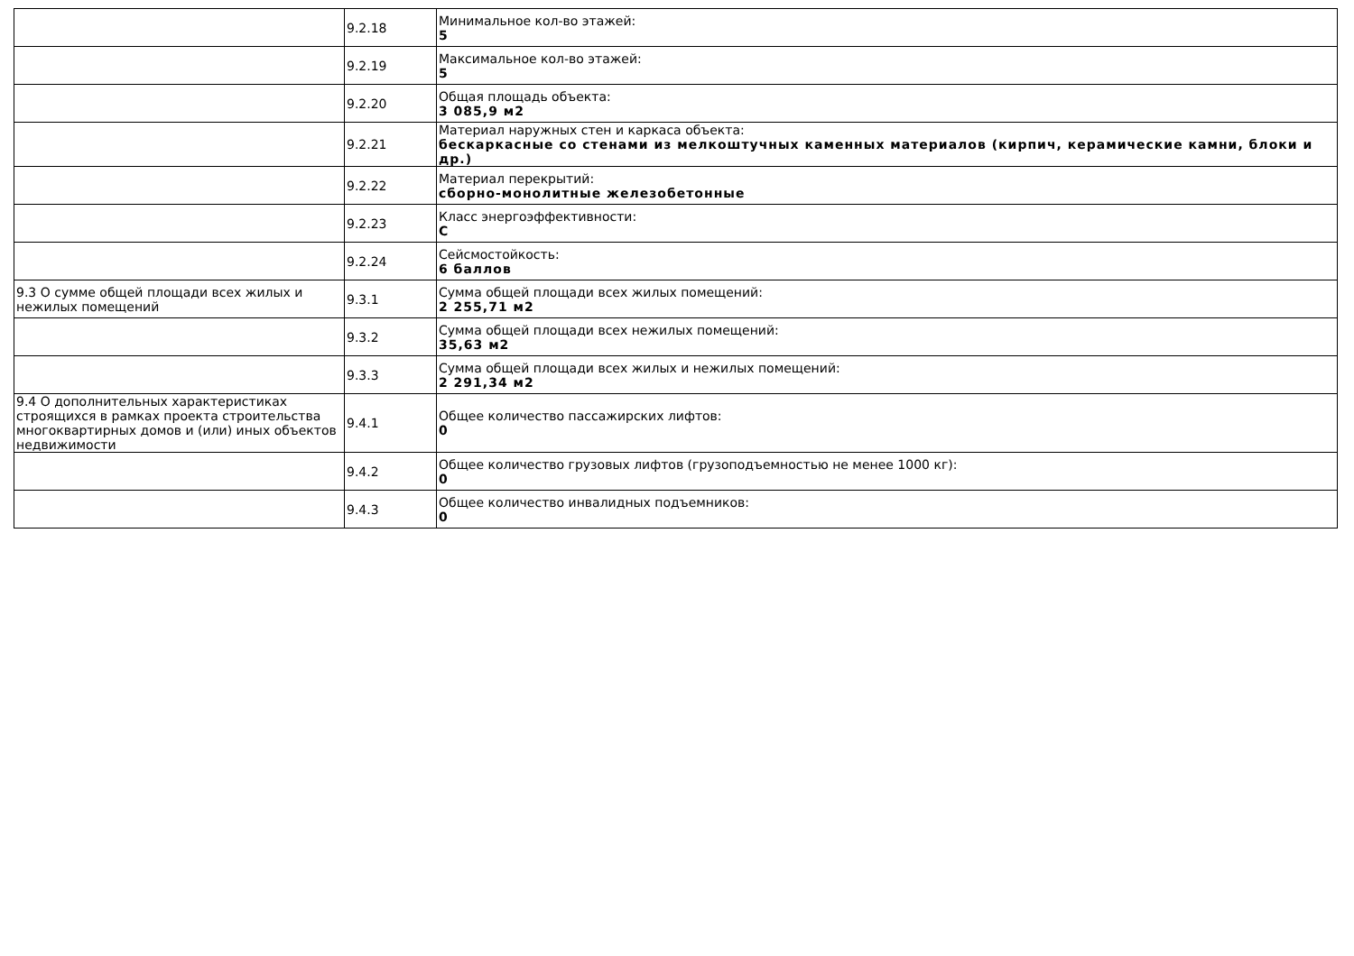| | 9.2.18 | Минимальное кол-во этажей: 5 |
| | 9.2.19 | Максимальное кол-во этажей: 5 |
| | 9.2.20 | Общая площадь объекта: 3 085,9 м2 |
| | 9.2.21 | Материал наружных стен и каркаса объекта: бескаркасные со стенами из мелкоштучных каменных материалов (кирпич, керамические камни, блоки и др.) |
| | 9.2.22 | Материал перекрытий: сборно-монолитные железобетонные |
| | 9.2.23 | Класс энергоэффективности: C |
| | 9.2.24 | Сейсмостойкость: 6 баллов |
| 9.3 О сумме общей площади всех жилых и нежилых помещений | 9.3.1 | Сумма общей площади всех жилых помещений: 2 255,71 м2 |
| | 9.3.2 | Сумма общей площади всех нежилых помещений: 35,63 м2 |
| | 9.3.3 | Сумма общей площади всех жилых и нежилых помещений: 2 291,34 м2 |
| 9.4 О дополнительных характеристиках строящихся в рамках проекта строительства многоквартирных домов и (или) иных объектов недвижимости | 9.4.1 | Общее количество пассажирских лифтов: 0 |
| | 9.4.2 | Общее количество грузовых лифтов (грузоподъемностью не менее 1000 кг): 0 |
| | 9.4.3 | Общее количество инвалидных подъемников: 0 |